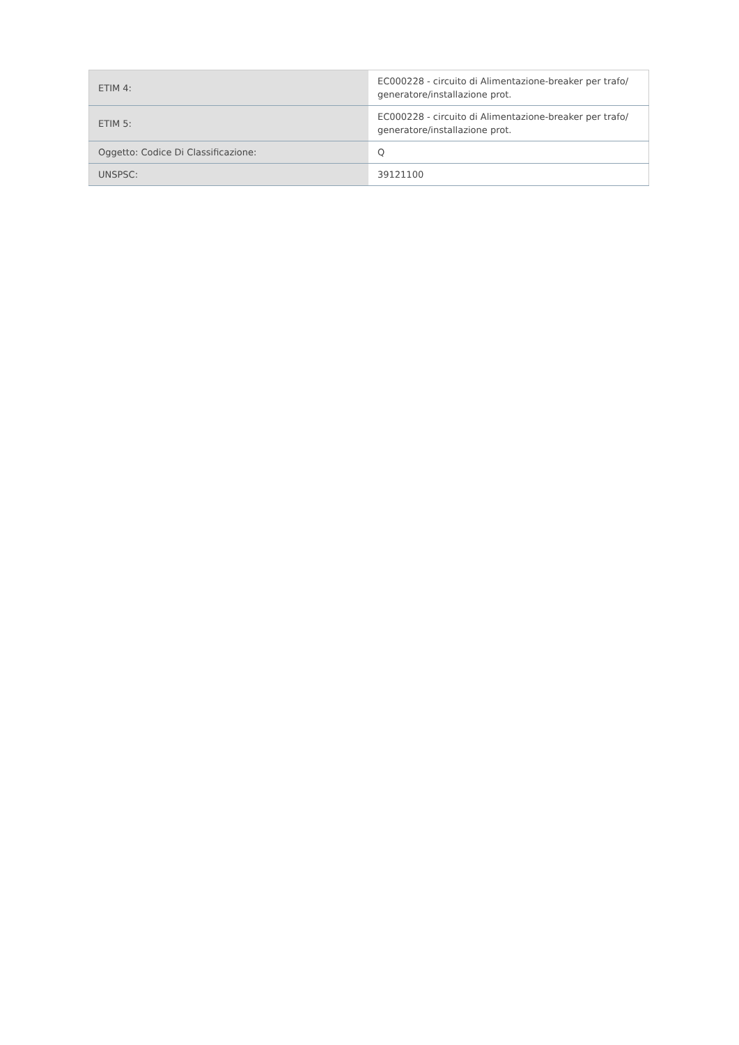| ETIM 4: | EC000228 - circuito di Alimentazione-breaker per trafo/ generatore/installazione prot. |
| ETIM 5: | EC000228 - circuito di Alimentazione-breaker per trafo/ generatore/installazione prot. |
| Oggetto: Codice Di Classificazione: | Q |
| UNSPSC: | 39121100 |